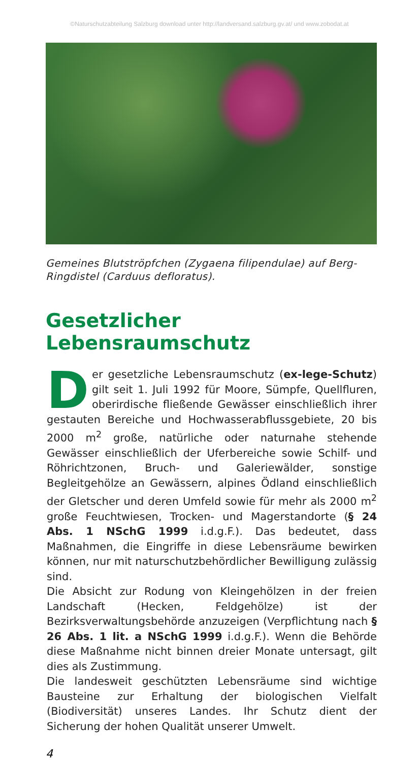©Naturschutzabteilung Salzburg download unter http://landversand.salzburg.gv.at/ und www.zobodat.at
Gemeines Blutströpfchen (Zygaena filipendulae) auf Berg-Ringdistel (Carduus defloratus).
Gesetzlicher Lebensraumschutz
Der gesetzliche Lebensraumschutz (ex-lege-Schutz) gilt seit 1. Juli 1992 für Moore, Sümpfe, Quellfluren, oberirdische fließende Gewässer einschließlich ihrer gestauten Bereiche und Hochwasserabflussgebiete, 20 bis 2000 m<sup>2</sup> große, natürliche oder naturnahe stehende Gewässer einschließlich der Uferbereiche sowie Schilf- und Röhrichtzonen, Bruch- und Galeriewälder, sonstige Begleitgehölze an Gewässern, alpines Ödland einschließlich der Gletscher und deren Umfeld sowie für mehr als 2000 m<sup>2</sup> große Feuchtwiesen, Trocken- und Magerstandorte (§ 24 Abs. 1 NSchG 1999 i.d.g.F.). Das bedeutet, dass Maßnahmen, die Eingriffe in diese Lebensräume bewirken können, nur mit naturschutzbehördlicher Bewilligung zulässig sind.
Die Absicht zur Rodung von Kleingehölzen in der freien Landschaft (Hecken, Feldgehölze) ist der Bezirksverwaltungsbehörde anzuzeigen (Verpflichtung nach § 26 Abs. 1 lit. a NSchG 1999 i.d.g.F.). Wenn die Behörde diese Maßnahme nicht binnen dreier Monate untersagt, gilt dies als Zustimmung.
Die landesweit geschützten Lebensräume sind wichtige Bausteine zur Erhaltung der biologischen Vielfalt (Biodiversität) unseres Landes. Ihr Schutz dient der Sicherung der hohen Qualität unserer Umwelt.
4